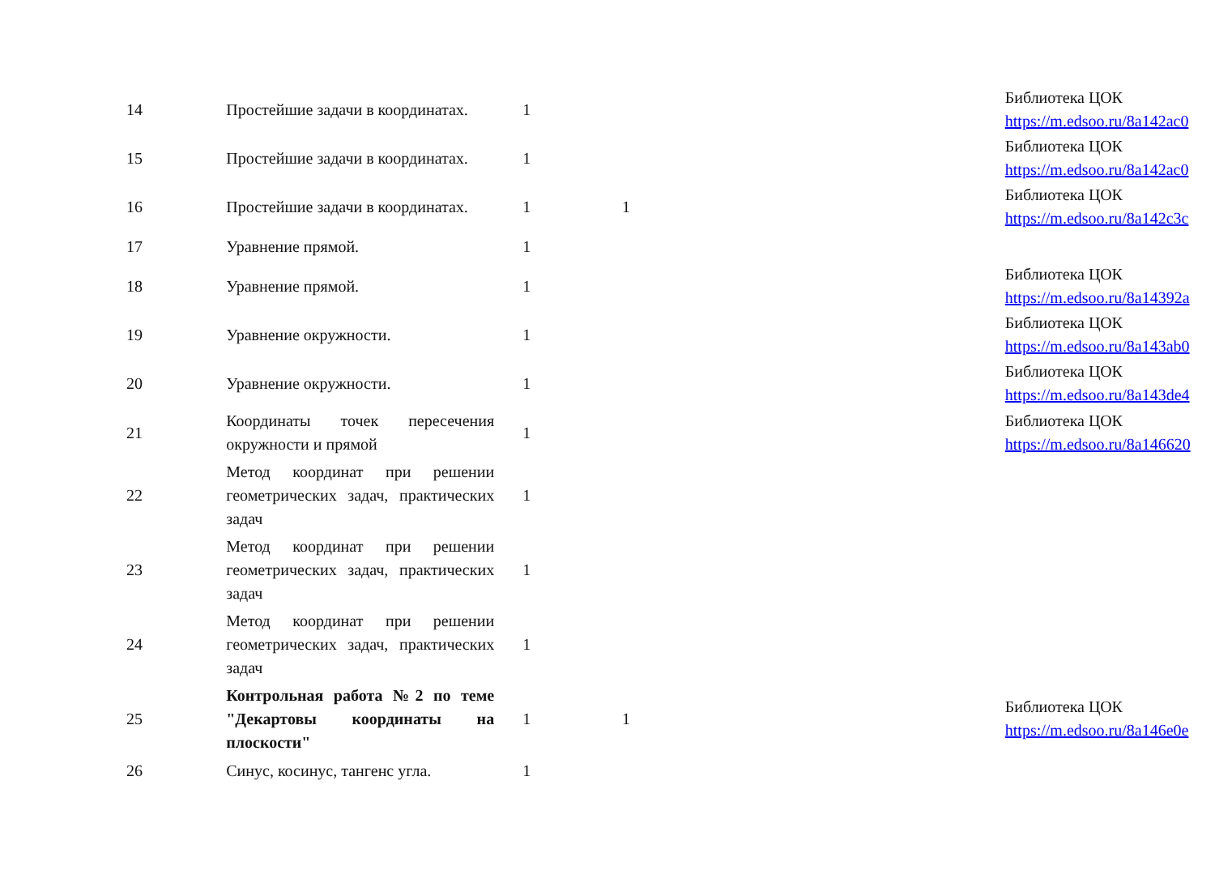| 14 | Простейшие задачи в координатах. | 1 | | | Библиотека ЦОК https://m.edsoo.ru/8a142ac0 |
| 15 | Простейшие задачи в координатах. | 1 | | | Библиотека ЦОК https://m.edsoo.ru/8a142ac0 |
| 16 | Простейшие задачи в координатах. | 1 | 1 | | Библиотека ЦОК https://m.edsoo.ru/8a142c3c |
| 17 | Уравнение прямой. | 1 | | | |
| 18 | Уравнение прямой. | 1 | | | Библиотека ЦОК https://m.edsoo.ru/8a14392a |
| 19 | Уравнение окружности. | 1 | | | Библиотека ЦОК https://m.edsoo.ru/8a143ab0 |
| 20 | Уравнение окружности. | 1 | | | Библиотека ЦОК https://m.edsoo.ru/8a143de4 |
| 21 | Координаты точек пересечения окружности и прямой | 1 | | | Библиотека ЦОК https://m.edsoo.ru/8a146620 |
| 22 | Метод координат при решении геометрических задач, практических задач | 1 | | | |
| 23 | Метод координат при решении геометрических задач, практических задач | 1 | | | |
| 24 | Метод координат при решении геометрических задач, практических задач | 1 | | | |
| 25 | Контрольная работа №2 по теме "Декартовы координаты на плоскости" | 1 | 1 | | Библиотека ЦОК https://m.edsoo.ru/8a146e0e |
| 26 | Синус, косинус, тангенс угла. | 1 | | | |